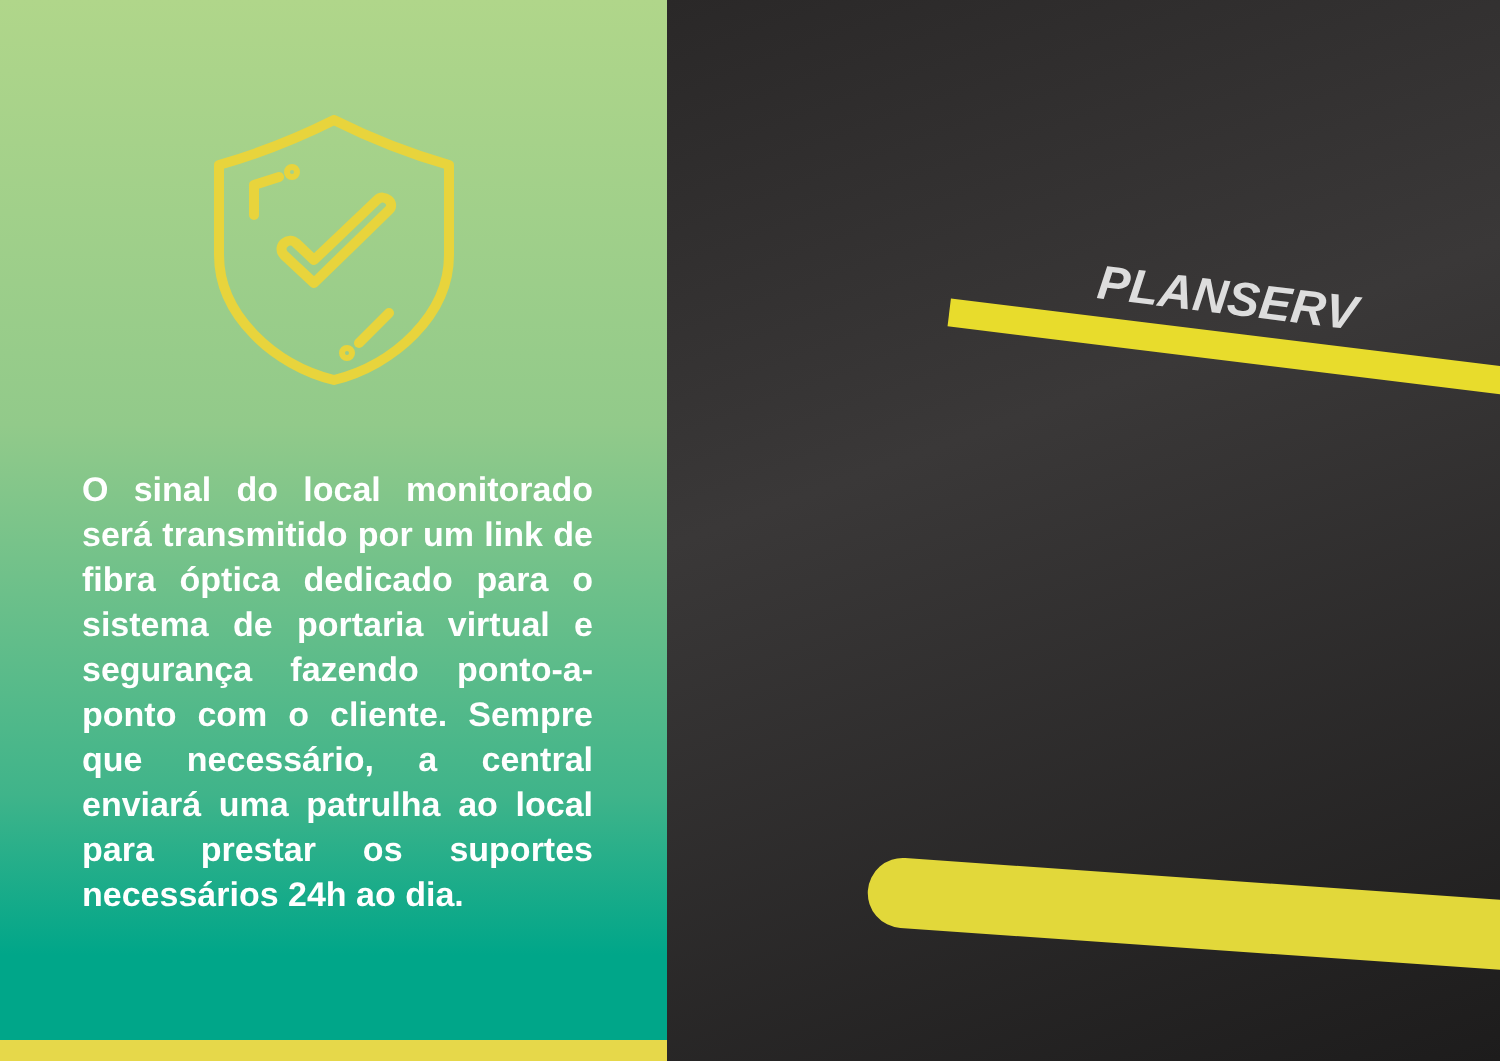O sinal do local monitorado será transmitido por um link de fibra óptica dedicado para o sistema de portaria virtual e segurança fazendo ponto-a-ponto com o cliente. Sempre que necessário, a central enviará uma patrulha ao local para prestar os suportes necessários 24h ao dia.
PLANSERV